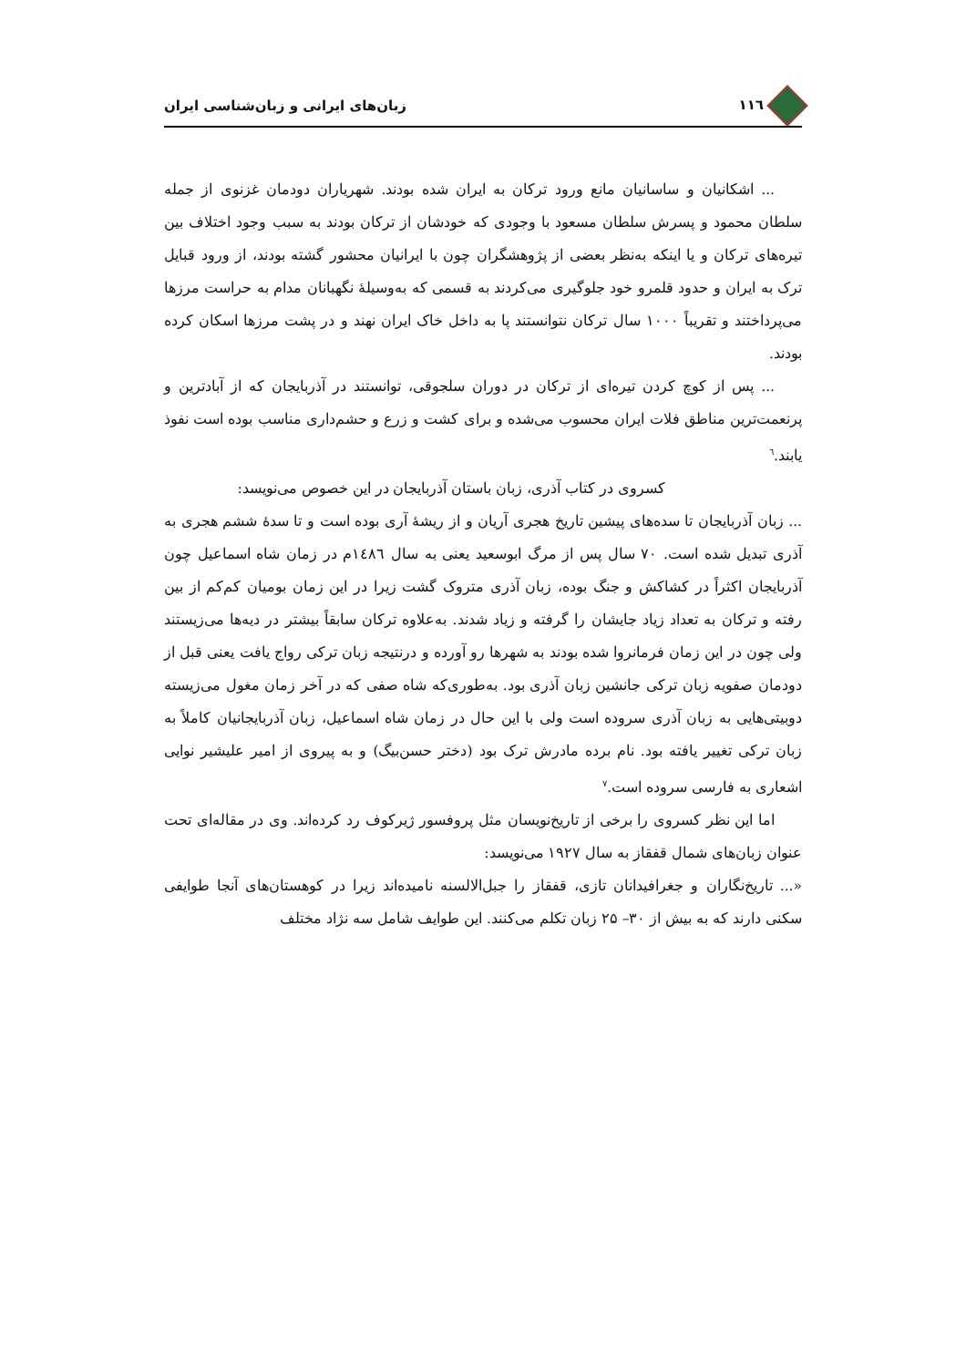۱۱٦ زبان‌های ایرانی و زبان‌شناسی ایران
... اشکانیان و ساسانیان مانع ورود ترکان به ایران شده بودند. شهریاران دودمان غزنوی از جمله سلطان محمود و پسرش سلطان مسعود با وجودی که خودشان از ترکان بودند به سبب وجود اختلاف بین تیره‌های ترکان و یا اینکه به‌نظر بعضی از پژوهشگران چون با ایرانیان محشور گشته بودند، از ورود قبایل ترک به ایران و حدود قلمرو خود جلوگیری می‌کردند به قسمی که به‌وسیلهٔ نگهبانان مدام به حراست مرزها می‌پرداختند و تقریباً ۱۰۰۰ سال ترکان نتوانستند پا به داخل خاک ایران نهند و در پشت مرزها اسکان کرده بودند.
... پس از کوچ کردن تیره‌ای از ترکان در دوران سلجوقی، توانستند در آذربایجان که از آبادترین و پرنعمت‌ترین مناطق فلات ایران محسوب می‌شده و برای کشت و زرع و حشم‌داری مناسب بوده است نفوذ یابند.<sup>٦</sup>
کسروی در کتاب آذری، زبان باستان آذربایجان در این خصوص می‌نویسد:
... زبان آذربایجان تا سده‌های پیشین تاریخ هجری آریان و از ریشهٔ آری بوده است و تا سدهٔ ششم هجری به آذری تبدیل شده است. ۷۰ سال پس از مرگ ابوسعید یعنی به سال ۱٤۸٦م در زمان شاه اسماعیل چون آذربایجان اکثراً در کشاکش و جنگ بوده، زبان آذری متروک گشت زیرا در این زمان بومیان کم‌کم از بین رفته و ترکان به تعداد زیاد جایشان را گرفته و زیاد شدند. به‌علاوه ترکان سابقاً بیشتر در دیه‌ها می‌زیستند ولی چون در این زمان فرمانروا شده بودند به شهرها رو آورده و درنتیجه زبان ترکی رواج یافت یعنی قبل از دودمان صفویه زبان ترکی جانشین زبان آذری بود. به‌طوری‌که شاه صفی که در آخر زمان مغول می‌زیسته دوبیتی‌هایی به زبان آذری سروده است ولی با این حال در زمان شاه اسماعیل، زبان آذربایجانیان کاملاً به زبان ترکی تغییر یافته بود. نام برده مادرش ترک بود (دختر حسن‌بیگ) و به پیروی از امیر علیشیر نوایی اشعاری به فارسی سروده است.<sup>۷</sup>
اما این نظر کسروی را برخی از تاریخ‌نویسان مثل پروفسور ژیرکوف رد کرده‌اند. وی در مقاله‌ای تحت عنوان زبان‌های شمال قفقاز به سال ۱۹۲۷ می‌نویسد:
«... تاریخ‌نگاران و جغرافیدانان تازی، قفقاز را جبل‌الالسنه نامیده‌اند زیرا در کوهستان‌های آنجا طوایفی سکنی دارند که به بیش از ۳۰– ۲۵ زبان تکلم می‌کنند. این طوایف شامل سه نژاد مختلف